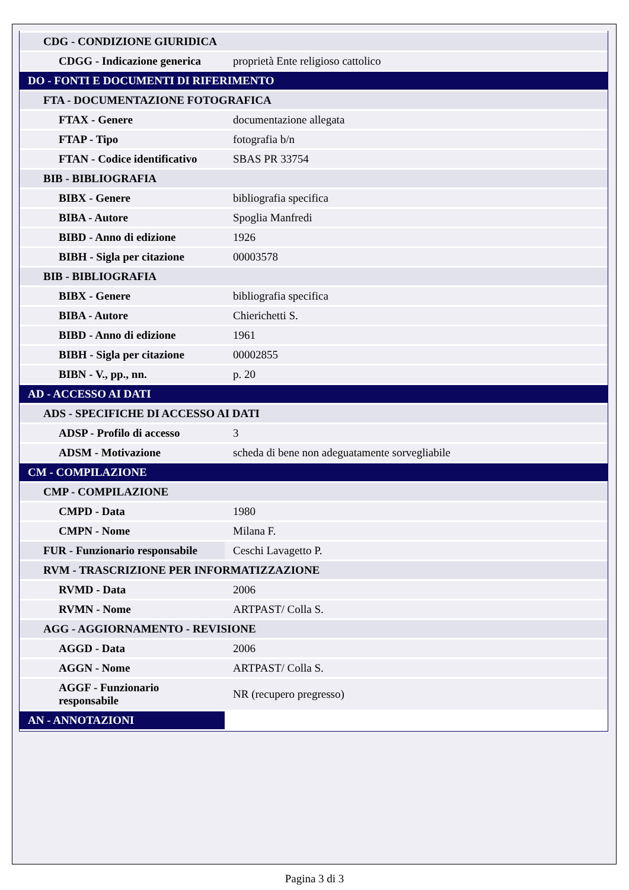| CDG - CONDIZIONE GIURIDICA | |
| CDGG - Indicazione generica | proprietà Ente religioso cattolico |
| DO - FONTI E DOCUMENTI DI RIFERIMENTO | |
| FTA - DOCUMENTAZIONE FOTOGRAFICA | |
| FTAX - Genere | documentazione allegata |
| FTAP - Tipo | fotografia b/n |
| FTAN - Codice identificativo | SBAS PR 33754 |
| BIB - BIBLIOGRAFIA | |
| BIBX - Genere | bibliografia specifica |
| BIBA - Autore | Spoglia Manfredi |
| BIBD - Anno di edizione | 1926 |
| BIBH - Sigla per citazione | 00003578 |
| BIB - BIBLIOGRAFIA | |
| BIBX - Genere | bibliografia specifica |
| BIBA - Autore | Chierichetti S. |
| BIBD - Anno di edizione | 1961 |
| BIBH - Sigla per citazione | 00002855 |
| BIBN - V., pp., nn. | p. 20 |
| AD - ACCESSO AI DATI | |
| ADS - SPECIFICHE DI ACCESSO AI DATI | |
| ADSP - Profilo di accesso | 3 |
| ADSM - Motivazione | scheda di bene non adeguatamente sorvegliabile |
| CM - COMPILAZIONE | |
| CMP - COMPILAZIONE | |
| CMPD - Data | 1980 |
| CMPN - Nome | Milana F. |
| FUR - Funzionario responsabile | Ceschi Lavagetto P. |
| RVM - TRASCRIZIONE PER INFORMATIZZAZIONE | |
| RVMD - Data | 2006 |
| RVMN - Nome | ARTPAST/ Colla S. |
| AGG - AGGIORNAMENTO - REVISIONE | |
| AGGD - Data | 2006 |
| AGGN - Nome | ARTPAST/ Colla S. |
| AGGF - Funzionario responsabile | NR (recupero pregresso) |
| AN - ANNOTAZIONI | |
Pagina 3 di 3